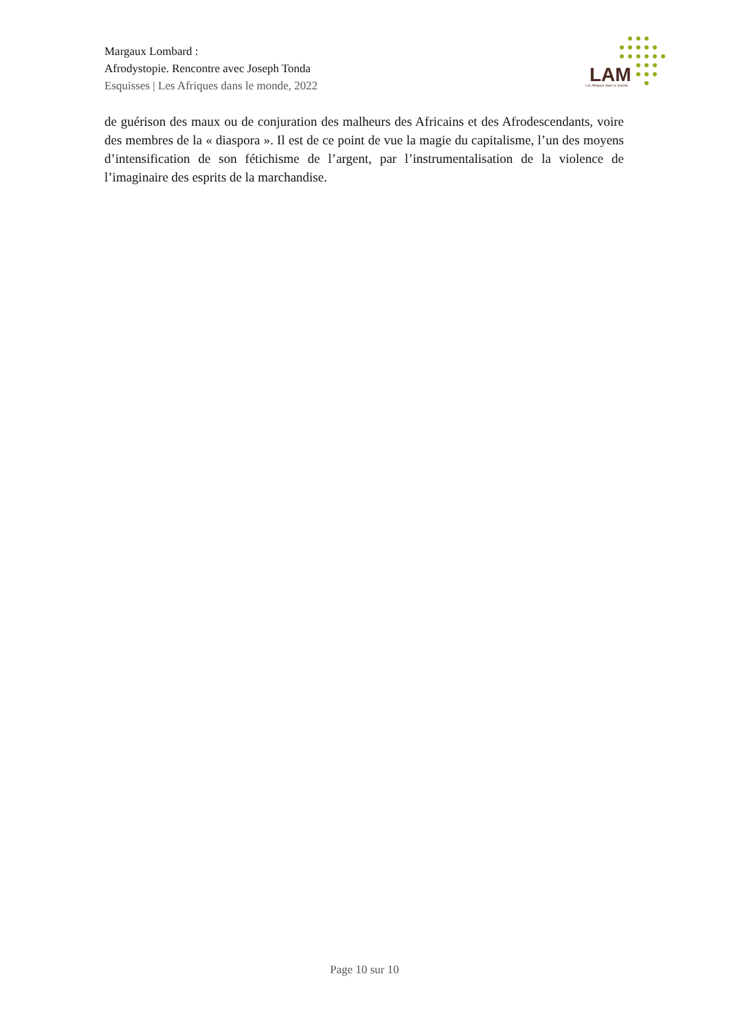Margaux Lombard :
Afrodystopie. Rencontre avec Joseph Tonda
Esquisses | Les Afriques dans le monde, 2022
LAM
Les Afriques dans le monde
de guérison des maux ou de conjuration des malheurs des Africains et des Afrodescendants, voire des membres de la « diaspora ». Il est de ce point de vue la magie du capitalisme, l’un des moyens d’intensification de son fétichisme de l’argent, par l’instrumentalisation de la violence de l’imaginaire des esprits de la marchandise.
Page 10 sur 10